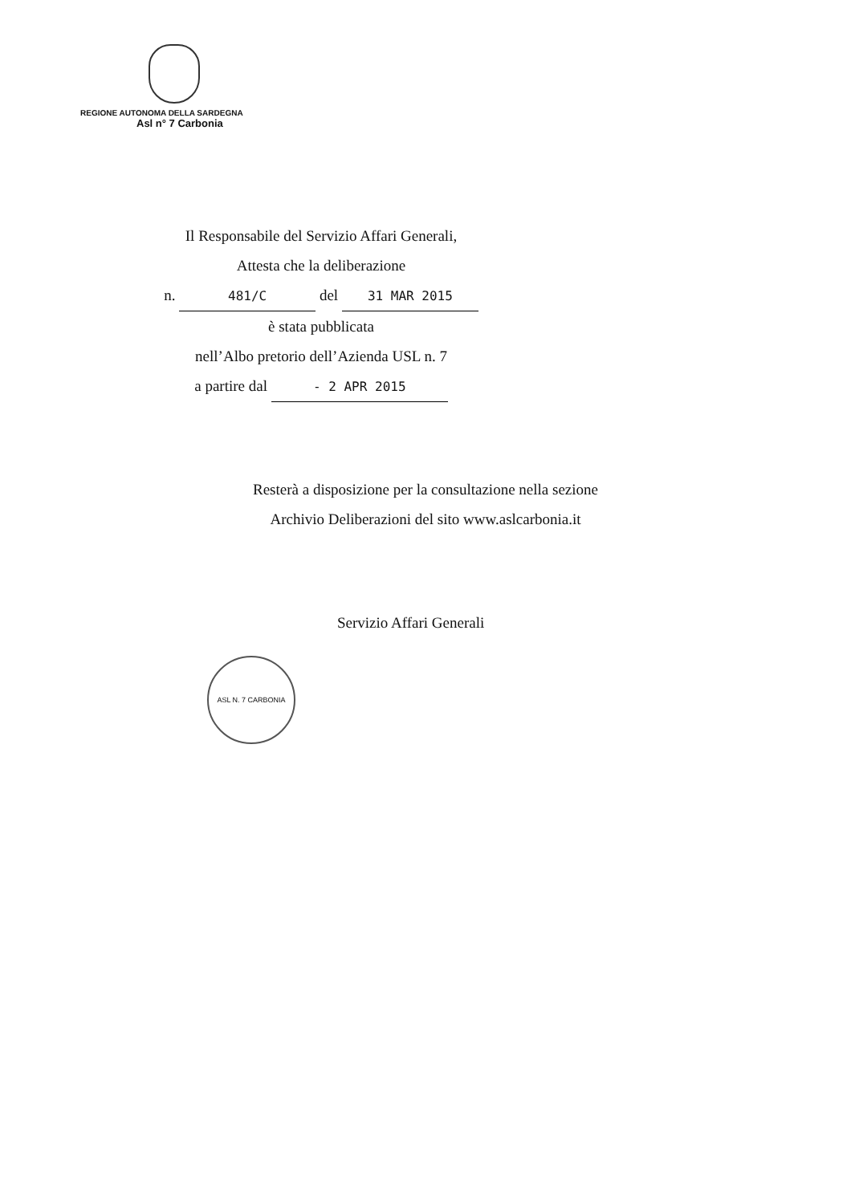REGIONE AUTONOMA DELLA SARDEGNA
Asl n° 7 Carbonia
Il Responsabile del Servizio Affari Generali,
Attesta che la deliberazione
n. 481/C del 31 MAR 2015
è stata pubblicata
nell’Albo pretorio dell’Azienda USL n. 7
a partire dal - 2 APR 2015
Resterà a disposizione per la consultazione nella sezione
Archivio Deliberazioni del sito www.aslcarbonia.it
Servizio Affari Generali
ASL N. 7 CARBONIA